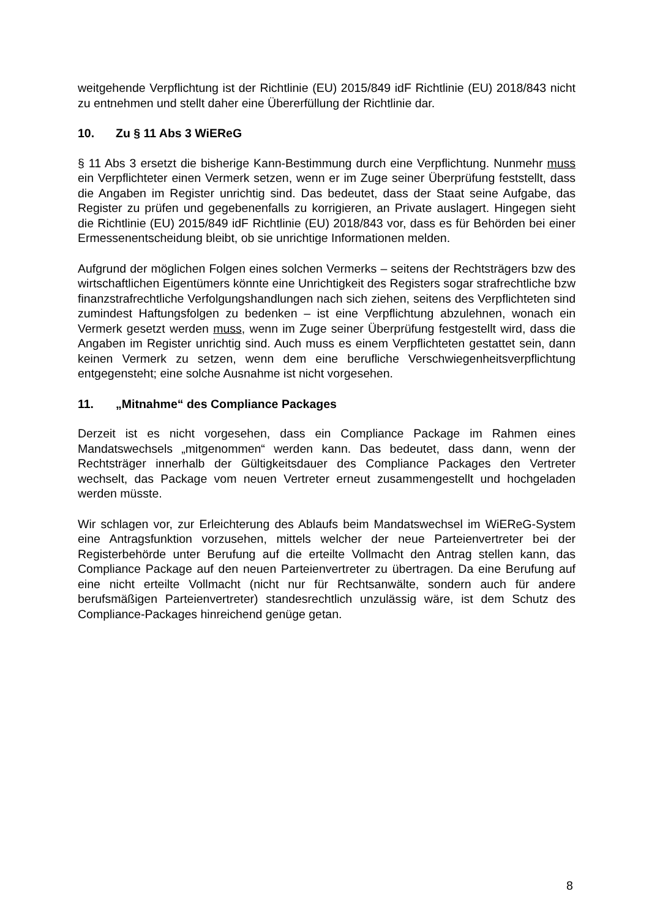weitgehende Verpflichtung ist der Richtlinie (EU) 2015/849 idF Richtlinie (EU) 2018/843 nicht zu entnehmen und stellt daher eine Übererfüllung der Richtlinie dar.
10. Zu § 11 Abs 3 WiEReG
§ 11 Abs 3 ersetzt die bisherige Kann-Bestimmung durch eine Verpflichtung. Nunmehr muss ein Verpflichteter einen Vermerk setzen, wenn er im Zuge seiner Überprüfung feststellt, dass die Angaben im Register unrichtig sind. Das bedeutet, dass der Staat seine Aufgabe, das Register zu prüfen und gegebenenfalls zu korrigieren, an Private auslagert. Hingegen sieht die Richtlinie (EU) 2015/849 idF Richtlinie (EU) 2018/843 vor, dass es für Behörden bei einer Ermessenentscheidung bleibt, ob sie unrichtige Informationen melden.
Aufgrund der möglichen Folgen eines solchen Vermerks – seitens der Rechtsträgers bzw des wirtschaftlichen Eigentümers könnte eine Unrichtigkeit des Registers sogar strafrechtliche bzw finanzstrafrechtliche Verfolgungshandlungen nach sich ziehen, seitens des Verpflichteten sind zumindest Haftungsfolgen zu bedenken – ist eine Verpflichtung abzulehnen, wonach ein Vermerk gesetzt werden muss, wenn im Zuge seiner Überprüfung festgestellt wird, dass die Angaben im Register unrichtig sind. Auch muss es einem Verpflichteten gestattet sein, dann keinen Vermerk zu setzen, wenn dem eine berufliche Verschwiegenheitsverpflichtung entgegensteht; eine solche Ausnahme ist nicht vorgesehen.
11. „Mitnahme“ des Compliance Packages
Derzeit ist es nicht vorgesehen, dass ein Compliance Package im Rahmen eines Mandatswechsels „mitgenommen“ werden kann. Das bedeutet, dass dann, wenn der Rechtsträger innerhalb der Gültigkeitsdauer des Compliance Packages den Vertreter wechselt, das Package vom neuen Vertreter erneut zusammengestellt und hochgeladen werden müsste.
Wir schlagen vor, zur Erleichterung des Ablaufs beim Mandatswechsel im WiEReG-System eine Antragsfunktion vorzusehen, mittels welcher der neue Parteienvertreter bei der Registerbehörde unter Berufung auf die erteilte Vollmacht den Antrag stellen kann, das Compliance Package auf den neuen Parteienvertreter zu übertragen. Da eine Berufung auf eine nicht erteilte Vollmacht (nicht nur für Rechtsanwälte, sondern auch für andere berufsmäßigen Parteienvertreter) standesrechtlich unzulässig wäre, ist dem Schutz des Compliance-Packages hinreichend genüge getan.
8